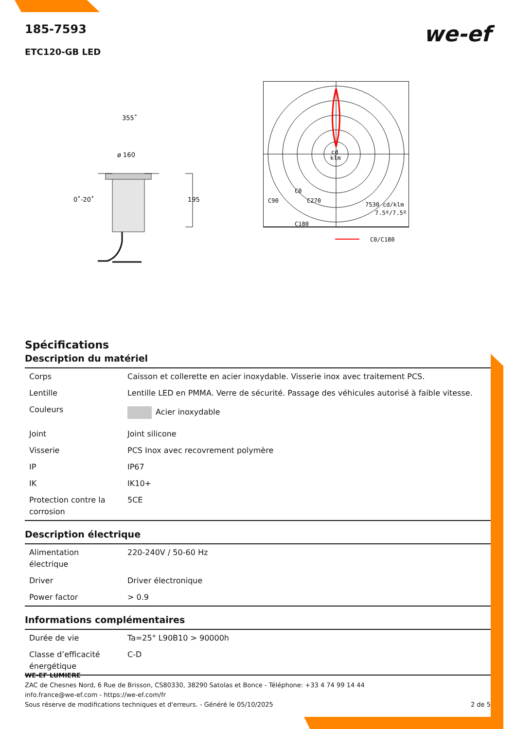we-ef
185-7593
ETC120-GB LED
355˚
ø 160
0˚-20˚
195
cd
klm
C90
C0
C270
C180
7530 cd/klm
7.5º/7.5º
C0/C180
Spécifications
Description du matériel
| Corps | Caisson et collerette en acier inoxydable. Visserie inox avec traitement PCS. |
| Lentille | Lentille LED en PMMA. Verre de sécurité. Passage des véhicules autorisé à faible vitesse. |
| Couleurs | Acier inoxydable |
| Joint | Joint silicone |
| Visserie | PCS Inox avec recovrement polymère |
| IP | IP67 |
| IK | IK10+ |
| Protection contre la corrosion | 5CE |
Description électrique
| Alimentation électrique | 220-240V / 50-60 Hz |
| Driver | Driver électronique |
| Power factor | > 0.9 |
Informations complémentaires
| Durée de vie | Ta=25° L90B10 > 90000h |
| Classe d’efficacité énergétique | C-D |
WE-EF LUMIERE
ZAC de Chesnes Nord, 6 Rue de Brisson, CS80330, 38290 Satolas et Bonce - Téléphone: +33 4 74 99 14 44
info.france@we-ef.com - https://we-ef.com/fr
Sous réserve de modifications techniques et d'erreurs. - Généré le 05/10/2025 2 de 5